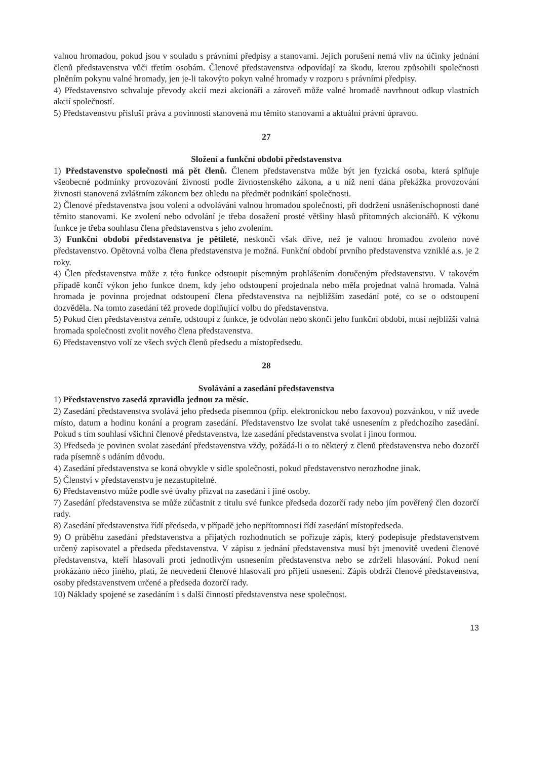valnou hromadou, pokud jsou v souladu s právními předpisy a stanovami. Jejich porušení nemá vliv na účinky jednání členů představenstva vůči třetím osobám. Členové představenstva odpovídají za škodu, kterou způsobili společnosti plněním pokynu valné hromady, jen je-li takovýto pokyn valné hromady v rozporu s právními předpisy.
4) Představenstvo schvaluje převody akcií mezi akcionáři a zároveň může valné hromadě navrhnout odkup vlastních akcií společností.
5) Představenstvu přísluší práva a povinnosti stanovená mu těmito stanovami a aktuální právní úpravou.
27
Složení a funkční období představenstva
1) Představenstvo společnosti má pět členů. Členem představenstva může být jen fyzická osoba, která splňuje všeobecné podmínky provozování živnosti podle živnostenského zákona, a u níž není dána překážka provozování živnosti stanovená zvláštním zákonem bez ohledu na předmět podnikání společnosti.
2) Členové představenstva jsou voleni a odvoláváni valnou hromadou společnosti, při dodržení usnášeníschopnosti dané těmito stanovami. Ke zvolení nebo odvolání je třeba dosažení prosté většiny hlasů přítomných akcionářů. K výkonu funkce je třeba souhlasu člena představenstva s jeho zvolením.
3) Funkční období představenstva je pětileté, neskončí však dříve, než je valnou hromadou zvoleno nové představenstvo. Opětovná volba člena představenstva je možná. Funkční období prvního představenstva vzniklé a.s. je 2 roky.
4) Člen představenstva může z této funkce odstoupit písemným prohlášením doručeným představenstvu. V takovém případě končí výkon jeho funkce dnem, kdy jeho odstoupení projednala nebo měla projednat valná hromada. Valná hromada je povinna projednat odstoupení člena představenstva na nejbližším zasedání poté, co se o odstoupení dozvěděla. Na tomto zasedání též provede doplňující volbu do představenstva.
5) Pokud člen představenstva zemře, odstoupí z funkce, je odvolán nebo skončí jeho funkční období, musí nejbližší valná hromada společnosti zvolit nového člena představenstva.
6) Představenstvo volí ze všech svých členů předsedu a místopředsedu.
28
Svolávání a zasedání představenstva
1) Představenstvo zasedá zpravidla jednou za měsíc.
2) Zasedání představenstva svolává jeho předseda písemnou (příp. elektronickou nebo faxovou) pozvánkou, v níž uvede místo, datum a hodinu konání a program zasedání. Představenstvo lze svolat také usnesením z předchozího zasedání. Pokud s tím souhlasí všichni členové představenstva, lze zasedání představenstva svolat i jinou formou.
3) Předseda je povinen svolat zasedání představenstva vždy, požádá-li o to některý z členů představenstva nebo dozorčí rada písemně s udáním důvodu.
4) Zasedání představenstva se koná obvykle v sídle společnosti, pokud představenstvo nerozhodne jinak.
5) Členství v představenstvu je nezastupitelné.
6) Představenstvo může podle své úvahy přizvat na zasedání i jiné osoby.
7) Zasedání představenstva se může zúčastnit z titulu své funkce předseda dozorčí rady nebo jím pověřený člen dozorčí rady.
8) Zasedání představenstva řídí předseda, v případě jeho nepřítomnosti řídí zasedání místopředseda.
9) O průběhu zasedání představenstva a přijatých rozhodnutích se pořizuje zápis, který podepisuje představenstvem určený zapisovatel a předseda představenstva. V zápisu z jednání představenstva musí být jmenovitě uvedeni členové představenstva, kteří hlasovali proti jednotlivým usnesením představenstva nebo se zdrželi hlasování. Pokud není prokázáno něco jiného, platí, že neuvedení členové hlasovali pro přijetí usnesení. Zápis obdrží členové představenstva, osoby představenstvem určené a předseda dozorčí rady.
10) Náklady spojené se zasedáním i s další činností představenstva nese společnost.
13